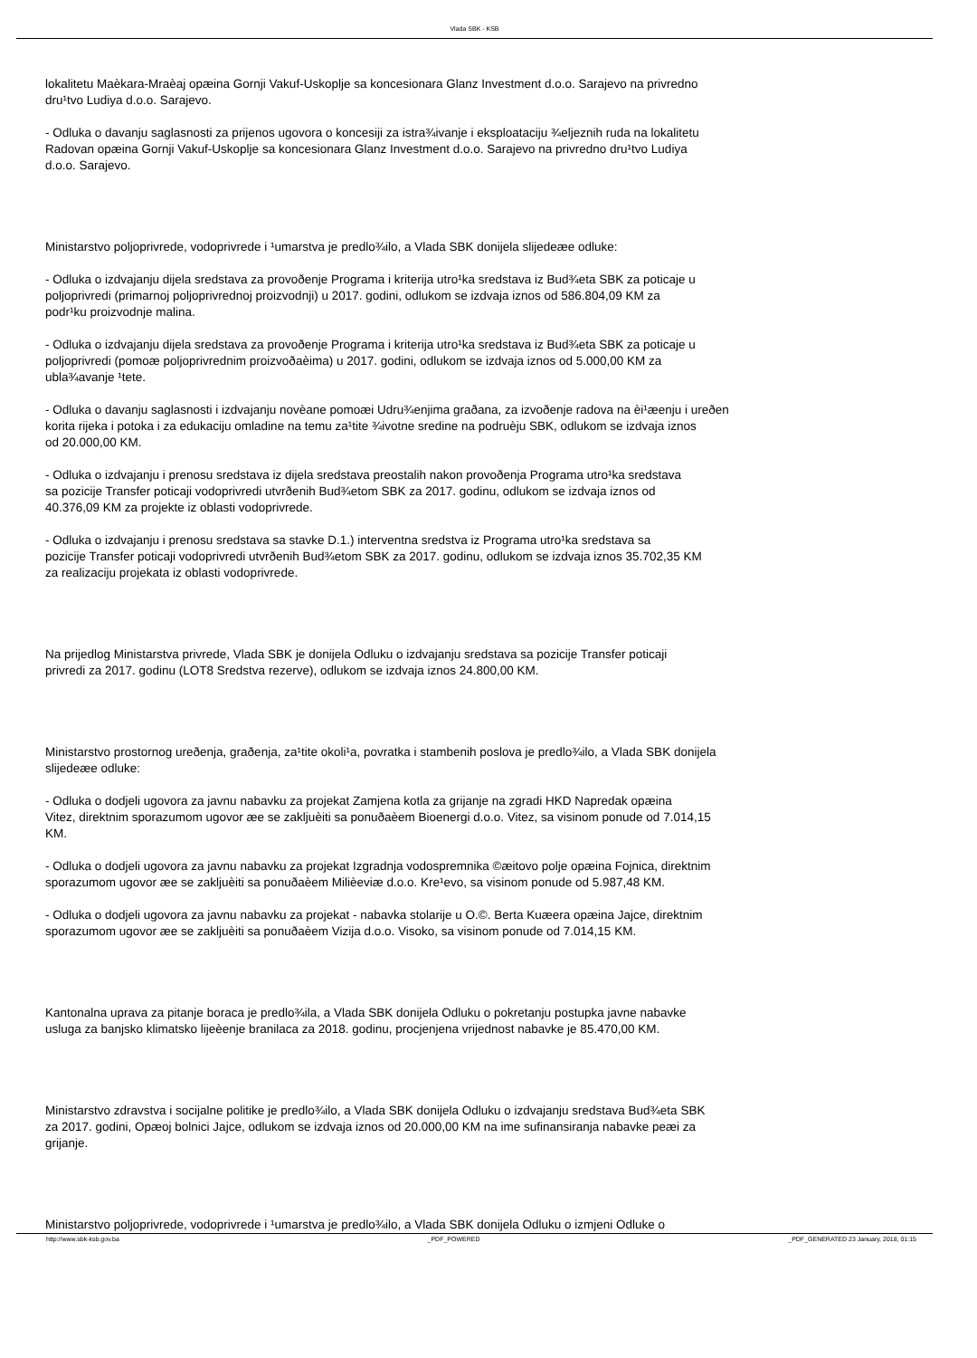Vlada SBK - KSB
lokalitetu Maèkara-Mraèaj opæina Gornji Vakuf-Uskoplje sa koncesionara Glanz Investment d.o.o. Sarajevo na privredno
dru¹tvo Ludiya d.o.o. Sarajevo.
- Odluka o davanju saglasnosti za prijenos ugovora o koncesiji za istra¾ivanje i eksploataciju ¾eljeznih ruda na lokalitetu
Radovan opæina Gornji Vakuf-Uskoplje sa koncesionara Glanz Investment d.o.o. Sarajevo na privredno dru¹tvo Ludiya
d.o.o. Sarajevo.
Ministarstvo poljoprivrede, vodoprivrede i ¹umarstva je predlo¾ilo, a Vlada SBK donijela slijedeæe odluke:
- Odluka o izdvajanju dijela sredstava za provoðenje Programa i kriterija utro¹ka sredstava iz Bud¾eta SBK za poticaje u
poljoprivredi (primarnoj poljoprivrednoj proizvodnji) u 2017. godini, odlukom se izdvaja iznos od 586.804,09 KM za
podr¹ku proizvodnje malina.
- Odluka o izdvajanju dijela sredstava za provoðenje Programa i kriterija utro¹ka sredstava iz Bud¾eta SBK za poticaje u
poljoprivredi (pomoæ poljoprivrednim proizvoðaèima) u 2017. godini, odlukom se izdvaja iznos od 5.000,00 KM za
ubla¾avanje ¹tete.
- Odluka o davanju saglasnosti i izdvajanju novèane pomoæi Udru¾enjima graðana, za izvoðenje radova na èi¹æenju i ureðen
korita rijeka i potoka i za edukaciju omladine na temu za¹tite ¾ivotne sredine na podruèju SBK, odlukom se izdvaja iznos
od 20.000,00 KM.
- Odluka o izdvajanju i prenosu sredstava iz dijela sredstava preostalih nakon provoðenja Programa utro¹ka sredstava
sa pozicije Transfer poticaji vodoprivredi utvrðenih Bud¾etom SBK za 2017. godinu, odlukom se izdvaja iznos od
40.376,09 KM za projekte iz oblasti vodoprivrede.
- Odluka o izdvajanju i prenosu sredstava sa stavke D.1.) interventna sredstva iz Programa utro¹ka sredstava sa
pozicije Transfer poticaji vodoprivredi utvrðenih Bud¾etom SBK za 2017. godinu, odlukom se izdvaja iznos 35.702,35 KM
za realizaciju projekata iz oblasti vodoprivrede.
Na prijedlog Ministarstva privrede, Vlada SBK je donijela Odluku o izdvajanju sredstava sa pozicije Transfer poticaji
privredi za 2017. godinu (LOT8 Sredstva rezerve), odlukom se izdvaja iznos 24.800,00 KM.
Ministarstvo prostornog ureðenja, graðenja, za¹tite okoli¹a, povratka i stambenih poslova je predlo¾ilo, a Vlada SBK donijela
slijedeæe odluke:
- Odluka o dodjeli ugovora za javnu nabavku za projekat Zamjena kotla za grijanje na zgradi HKD Napredak opæina
Vitez, direktnim sporazumom ugovor æe se zakljuèiti sa ponuðaèem Bioenergi d.o.o. Vitez, sa visinom ponude od 7.014,15
KM.
- Odluka o dodjeli ugovora za javnu nabavku za projekat Izgradnja vodospremnika ©æitovo polje opæina Fojnica, direktnim
sporazumom ugovor æe se zakljuèiti sa ponuðaèem Milièeviæ d.o.o. Kre¹evo, sa visinom ponude od 5.987,48 KM.
- Odluka o dodjeli ugovora za javnu nabavku za projekat - nabavka stolarije u O.©. Berta Kuæera opæina Jajce, direktnim
sporazumom ugovor æe se zakljuèiti sa ponuðaèem Vizija d.o.o. Visoko, sa visinom ponude od 7.014,15 KM.
Kantonalna uprava za pitanje boraca je predlo¾ila, a Vlada SBK donijela Odluku o pokretanju postupka javne nabavke
usluga za banjsko klimatsko lijeèenje branilaca za 2018. godinu, procjenjena vrijednost nabavke je 85.470,00 KM.
Ministarstvo zdravstva i socijalne politike je predlo¾ilo, a Vlada SBK donijela Odluku o izdvajanju sredstava Bud¾eta SBK
za 2017. godini, Opæoj bolnici Jajce, odlukom se izdvaja iznos od 20.000,00 KM na ime sufinansiranja nabavke peæi za
grijanje.
Ministarstvo poljoprivrede, vodoprivrede i ¹umarstva je predlo¾ilo, a Vlada SBK donijela Odluku o izmjeni Odluke o
http://www.sbk-ksb.gov.ba _PDF_POWERED _PDF_GENERATED 23 January, 2018, 01:15